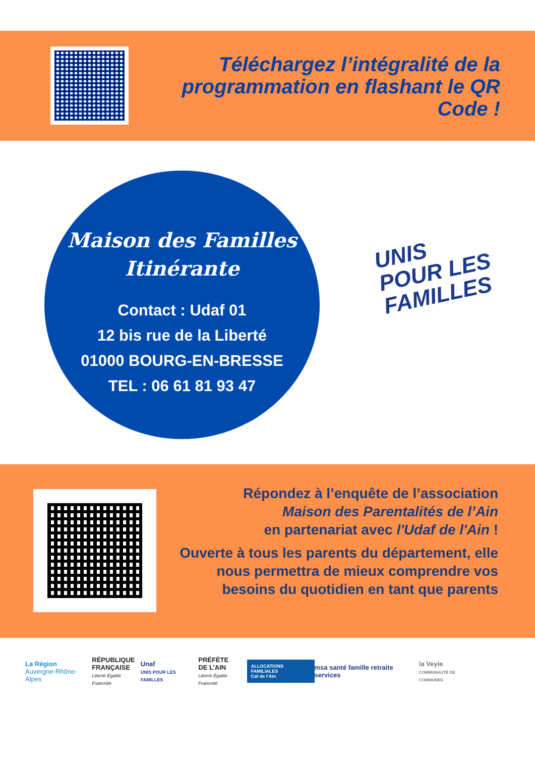Téléchargez l’intégralité de la
programmation en flashant le QR Code !
Maison des Familles
Itinérante
Contact : Udaf 01
12 bis rue de la Liberté
01000 BOURG-EN-BRESSE
TEL : 06 61 81 93 47
UNIS
POUR LES
FAMILLES
Répondez à l’enquête de l’association
Maison des Parentalités de l’Ain
en partenariat avec l'Udaf de l'Ain !
Ouverte à tous les parents du département, elle nous permettra de mieux comprendre vos besoins du quotidien en tant que parents
La Région
Auvergne-Rhône-Alpes
RÉPUBLIQUE
FRANÇAISE
Liberté Égalité Fraternité
Unaf
UNIS POUR LES FAMILLES
PRÉFÈTE
DE L’AIN
Liberté Égalité Fraternité
ALLOCATIONS FAMILIALES
Caf de l’Ain
msa santé famille retraite services
la Veyle
COMMUNAUTÉ DE COMMUNES